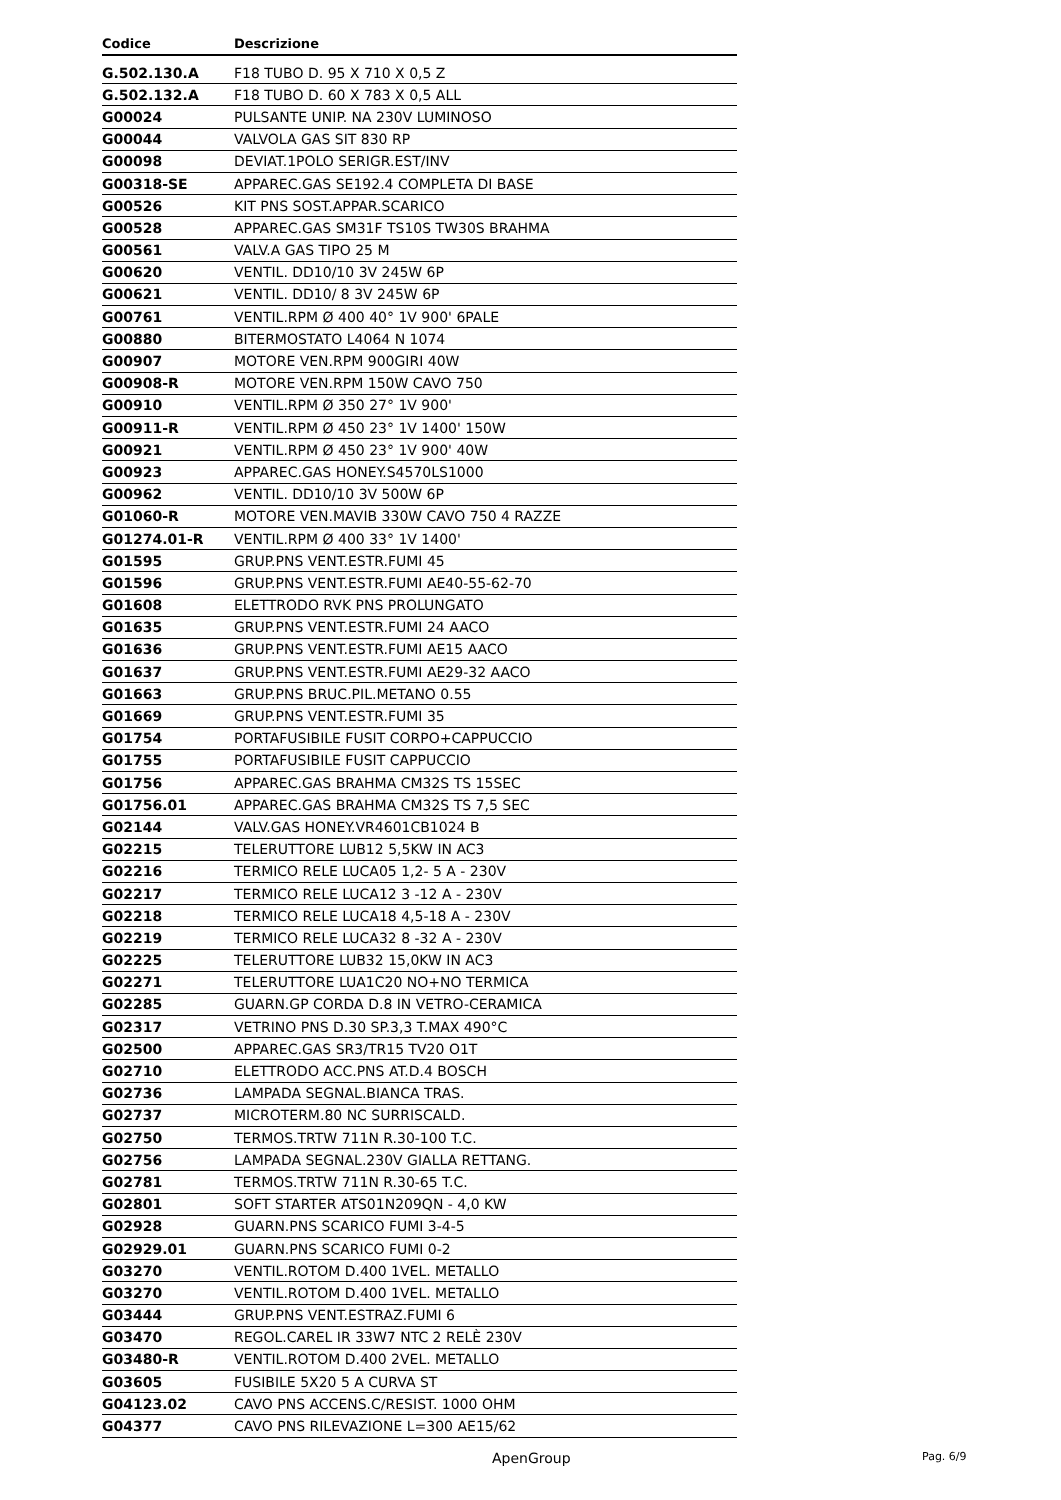| Codice | Descrizione |
| --- | --- |
| G.502.130.A | F18 TUBO D. 95 X 710 X 0,5 Z |
| G.502.132.A | F18 TUBO D. 60 X 783 X 0,5 ALL |
| G00024 | PULSANTE UNIP. NA 230V LUMINOSO |
| G00044 | VALVOLA GAS SIT 830 RP |
| G00098 | DEVIAT.1POLO SERIGR.EST/INV |
| G00318-SE | APPAREC.GAS SE192.4 COMPLETA DI BASE |
| G00526 | KIT PNS SOST.APPAR.SCARICO |
| G00528 | APPAREC.GAS SM31F TS10S TW30S BRAHMA |
| G00561 | VALV.A GAS TIPO 25 M |
| G00620 | VENTIL. DD10/10 3V 245W 6P |
| G00621 | VENTIL. DD10/ 8 3V 245W 6P |
| G00761 | VENTIL.RPM Ø 400 40° 1V 900' 6PALE |
| G00880 | BITERMOSTATO L4064 N 1074 |
| G00907 | MOTORE VEN.RPM 900GIRI 40W |
| G00908-R | MOTORE VEN.RPM 150W CAVO 750 |
| G00910 | VENTIL.RPM Ø 350 27° 1V 900' |
| G00911-R | VENTIL.RPM Ø 450 23° 1V 1400' 150W |
| G00921 | VENTIL.RPM Ø 450 23° 1V 900' 40W |
| G00923 | APPAREC.GAS HONEY.S4570LS1000 |
| G00962 | VENTIL. DD10/10 3V 500W 6P |
| G01060-R | MOTORE VEN.MAVIB 330W CAVO 750 4 RAZZE |
| G01274.01-R | VENTIL.RPM Ø 400 33° 1V 1400' |
| G01595 | GRUP.PNS VENT.ESTR.FUMI 45 |
| G01596 | GRUP.PNS VENT.ESTR.FUMI AE40-55-62-70 |
| G01608 | ELETTRODO RVK PNS PROLUNGATO |
| G01635 | GRUP.PNS VENT.ESTR.FUMI 24 AACO |
| G01636 | GRUP.PNS VENT.ESTR.FUMI AE15 AACO |
| G01637 | GRUP.PNS VENT.ESTR.FUMI AE29-32 AACO |
| G01663 | GRUP.PNS BRUC.PIL.METANO 0.55 |
| G01669 | GRUP.PNS VENT.ESTR.FUMI 35 |
| G01754 | PORTAFUSIBILE FUSIT CORPO+CAPPUCCIO |
| G01755 | PORTAFUSIBILE FUSIT CAPPUCCIO |
| G01756 | APPAREC.GAS BRAHMA CM32S TS 15SEC |
| G01756.01 | APPAREC.GAS BRAHMA CM32S TS 7,5 SEC |
| G02144 | VALV.GAS HONEY.VR4601CB1024 B |
| G02215 | TELERUTTORE LUB12 5,5KW IN AC3 |
| G02216 | TERMICO RELE LUCA05 1,2- 5 A - 230V |
| G02217 | TERMICO RELE LUCA12 3 -12 A - 230V |
| G02218 | TERMICO RELE LUCA18 4,5-18 A - 230V |
| G02219 | TERMICO RELE LUCA32 8 -32 A - 230V |
| G02225 | TELERUTTORE LUB32 15,0KW IN AC3 |
| G02271 | TELERUTTORE LUA1C20 NO+NO TERMICA |
| G02285 | GUARN.GP CORDA D.8 IN VETRO-CERAMICA |
| G02317 | VETRINO PNS D.30 SP.3,3 T.MAX 490°C |
| G02500 | APPAREC.GAS SR3/TR15 TV20 O1T |
| G02710 | ELETTRODO ACC.PNS AT.D.4 BOSCH |
| G02736 | LAMPADA SEGNAL.BIANCA TRAS. |
| G02737 | MICROTERM.80 NC SURRISCALD. |
| G02750 | TERMOS.TRTW 711N R.30-100 T.C. |
| G02756 | LAMPADA SEGNAL.230V GIALLA RETTANG. |
| G02781 | TERMOS.TRTW 711N R.30-65 T.C. |
| G02801 | SOFT STARTER ATS01N209QN - 4,0 KW |
| G02928 | GUARN.PNS SCARICO FUMI 3-4-5 |
| G02929.01 | GUARN.PNS SCARICO FUMI 0-2 |
| G03270 | VENTIL.ROTOM D.400 1VEL. METALLO |
| G03270 | VENTIL.ROTOM D.400 1VEL. METALLO |
| G03444 | GRUP.PNS VENT.ESTRAZ.FUMI 6 |
| G03470 | REGOL.CAREL IR 33W7 NTC 2 RELÈ 230V |
| G03480-R | VENTIL.ROTOM D.400 2VEL. METALLO |
| G03605 | FUSIBILE 5X20 5 A CURVA ST |
| G04123.02 | CAVO PNS ACCENS.C/RESIST. 1000 OHM |
| G04377 | CAVO PNS RILEVAZIONE L=300 AE15/62 |
ApenGroup Pag. 6/9